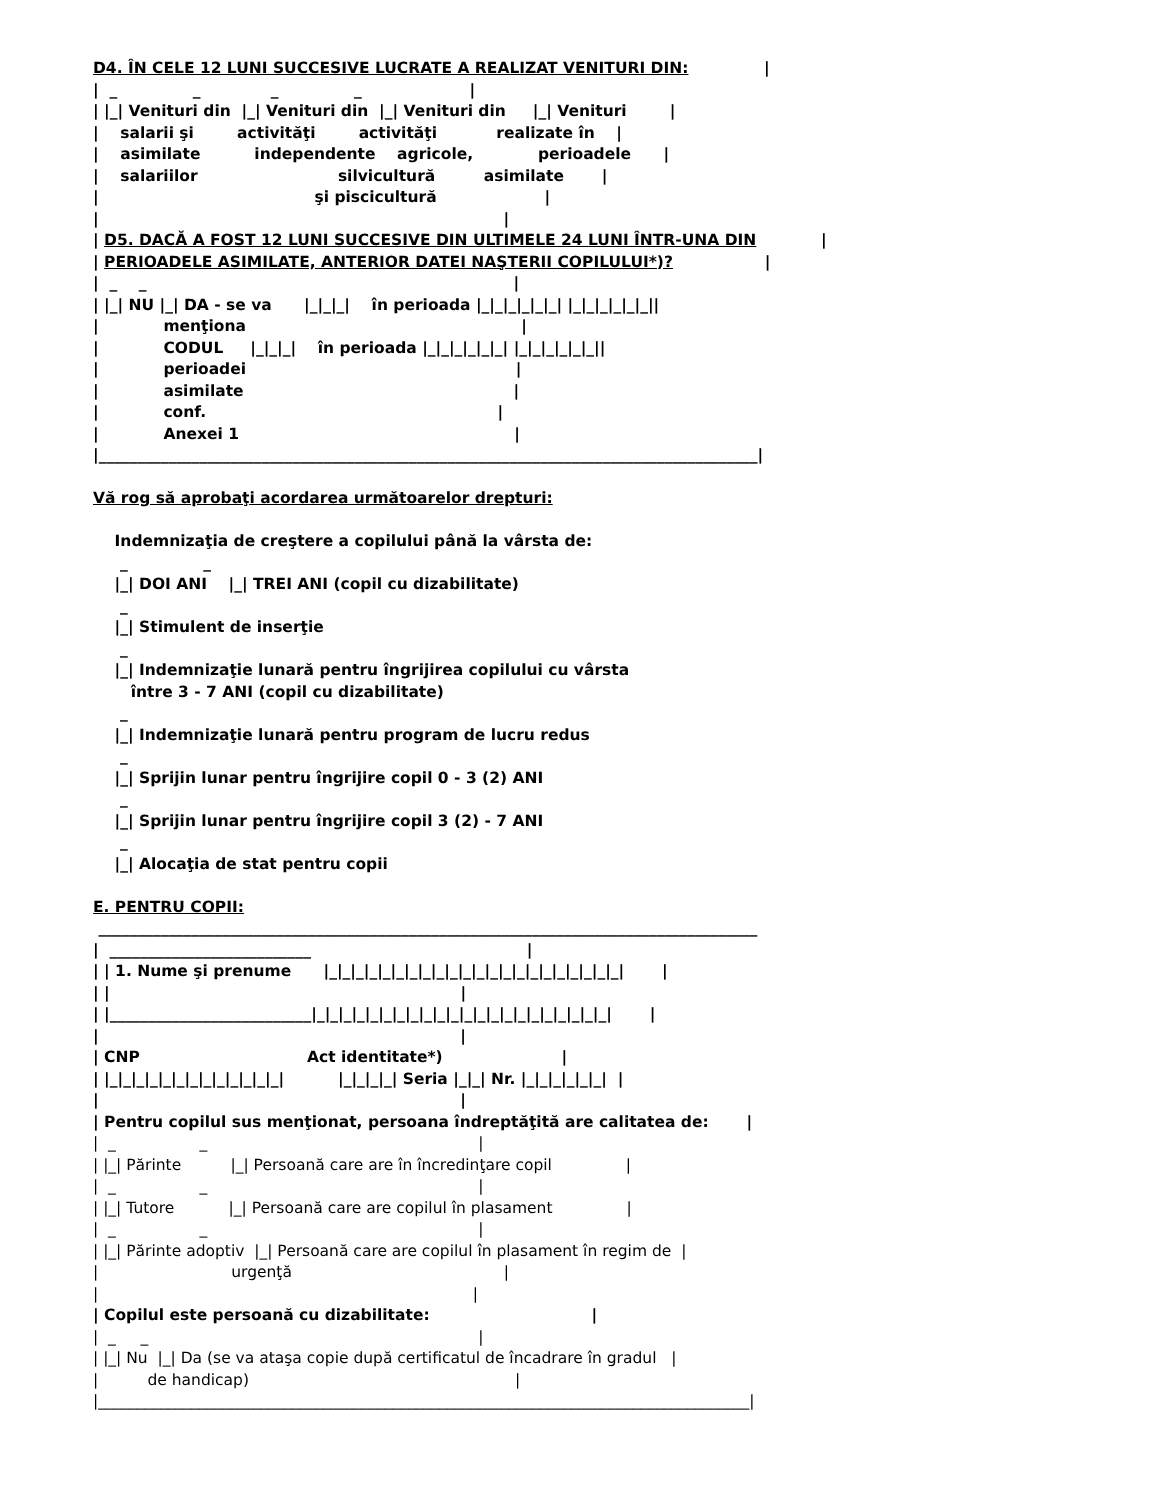D4. ÎN CELE 12 LUNI SUCCESIVE LUCRATE A REALIZAT VENITURI DIN:              |
|  _              _             _              _                    |
| |_| Venituri din  |_| Venituri din  |_| Venituri din     |_| Venituri        |
|    salarii şi        activităţi        activităţi           realizate în    |
|    asimilate          independente    agricole,            perioadele      |
|    salariilor                          silvicultură         asimilate       |
|                                        şi piscicultură                    |
|                                                                           |
| D5. DACĂ A FOST 12 LUNI SUCCESIVE DIN ULTIMELE 24 LUNI ÎNTR-UNA DIN            |
| PERIOADELE ASIMILATE, ANTERIOR DATEI NAŞTERII COPILULUI*)?                 |
|  _    _                                                                    |
| |_| NU |_| DA - se va      |_|_|_|    în perioada |_|_|_|_|_|_| |_|_|_|_|_|_||
|            menţiona                                                   |
|            CODUL     |_|_|_|    în perioada |_|_|_|_|_|_| |_|_|_|_|_|_||
|            perioadei                                                  |
|            asimilate                                                  |
|            conf.                                                      |
|            Anexei 1                                                   |
|_____________________________________________________________________________________|

Vă rog să aprobaţi acordarea următoarelor drepturi:

    Indemnizaţia de creştere a copilului până la vârsta de:
     _              _
    |_| DOI ANI    |_| TREI ANI (copil cu dizabilitate)
     _
    |_| Stimulent de inserţie
     _
    |_| Indemnizaţie lunară pentru îngrijirea copilului cu vârsta
       între 3 - 7 ANI (copil cu dizabilitate)
     _
    |_| Indemnizaţie lunară pentru program de lucru redus
     _
    |_| Sprijin lunar pentru îngrijire copil 0 - 3 (2) ANI
     _
    |_| Sprijin lunar pentru îngrijire copil 3 (2) - 7 ANI
     _
    |_| Alocaţia de stat pentru copii

E. PENTRU COPII:
 _____________________________________________________________________________________
|  __________________________                                        |
| | 1. Nume şi prenume      |_|_|_|_|_|_|_|_|_|_|_|_|_|_|_|_|_|_|_|_|_|_|       |
| |                                                                 |
| |__________________________|_|_|_|_|_|_|_|_|_|_|_|_|_|_|_|_|_|_|_|_|_|_|       |
|                                                                   |
| CNP                               Act identitate*)                      |
| |_|_|_|_|_|_|_|_|_|_|_|_|_|          |_|_|_|_| Seria |_|_| Nr. |_|_|_|_|_|_|  |
|                                                                   |
| Pentru copilul sus menţionat, persoana îndreptăţită are calitatea de:       |
|  _                 _                                                       |
| |_| Părinte          |_| Persoană care are în încredinţare copil               |
|  _                 _                                                       |
| |_| Tutore           |_| Persoană care are copilul în plasament               |
|  _                 _                                                       |
| |_| Părinte adoptiv  |_| Persoană care are copilul în plasament în regim de  |
|                           urgenţă                                           |
|                                                                            |
| Copilul este persoană cu dizabilitate:                              |
|  _     _                                                                   |
| |_| Nu  |_| Da (se va ataşa copie după certificatul de încadrare în gradul   |
|          de handicap)                                                      |
|____________________________________________________________________________________|